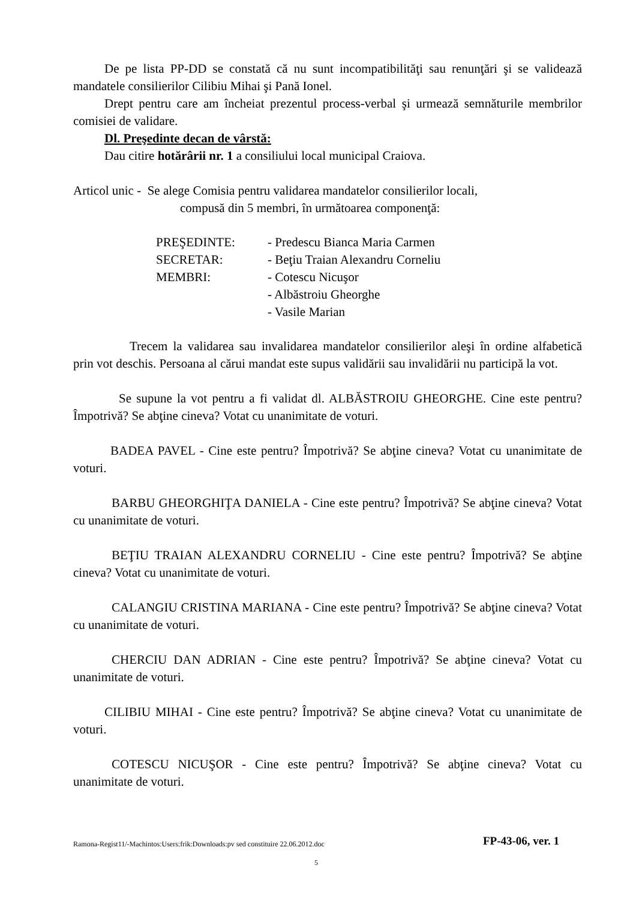De pe lista PP-DD se constată că nu sunt incompatibilităţi sau renunţări şi se validează mandatele consilierilor Cilibiu Mihai şi Pană Ionel.
Drept pentru care am încheiat prezentul process-verbal şi urmează semnăturile membrilor comisiei de validare.
Dl. Preşedinte decan de vârstă:
Dau citire hotărârii nr. 1 a consiliului local municipal Craiova.
Articol unic - Se alege Comisia pentru validarea mandatelor consilierilor locali,
compusă din 5 membri, în următoarea componenţă:
PREŞEDINTE: - Predescu Bianca Maria Carmen
SECRETAR: - Beţiu Traian Alexandru Corneliu
MEMBRI: - Cotescu Nicuşor
- Albăstroiu Gheorghe
- Vasile Marian
Trecem la validarea sau invalidarea mandatelor consilierilor aleşi în ordine alfabetică prin vot deschis. Persoana al cărui mandat este supus validării sau invalidării nu participă la vot.
Se supune la vot pentru a fi validat dl. ALBĂSTROIU GHEORGHE. Cine este pentru? Împotrivă? Se abţine cineva? Votat cu unanimitate de voturi.
BADEA PAVEL - Cine este pentru? Împotrivă? Se abţine cineva? Votat cu unanimitate de voturi.
BARBU GHEORGHIŢA DANIELA - Cine este pentru? Împotrivă? Se abţine cineva? Votat cu unanimitate de voturi.
BEŢIU TRAIAN ALEXANDRU CORNELIU - Cine este pentru? Împotrivă? Se abţine cineva? Votat cu unanimitate de voturi.
CALANGIU CRISTINA MARIANA - Cine este pentru? Împotrivă? Se abţine cineva? Votat cu unanimitate de voturi.
CHERCIU DAN ADRIAN - Cine este pentru? Împotrivă? Se abţine cineva? Votat cu unanimitate de voturi.
CILIBIU MIHAI - Cine este pentru? Împotrivă? Se abţine cineva? Votat cu unanimitate de voturi.
COTESCU NICUŞOR - Cine este pentru? Împotrivă? Se abţine cineva? Votat cu unanimitate de voturi.
Ramona-Regist11/-Machintos:Users:frik:Downloads:pv sed constituire 22.06.2012.doc FP-43-06, ver. 1
5